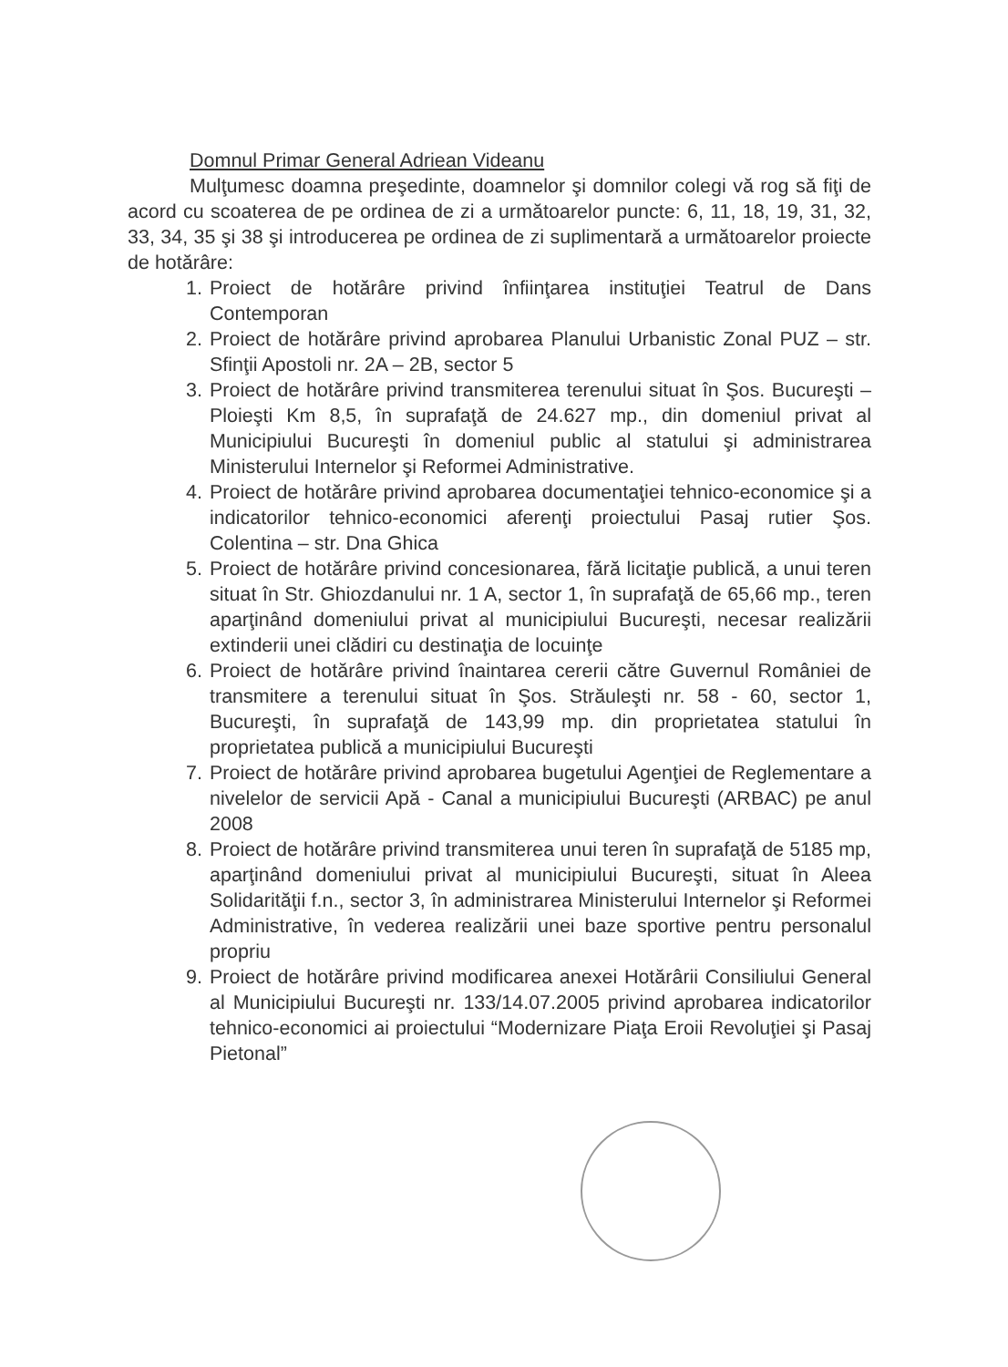Domnul Primar General Adriean Videanu
Mulţumesc doamna preşedinte, doamnelor şi domnilor colegi vă rog să fiţi de acord cu scoaterea de pe ordinea de zi a următoarelor puncte: 6, 11, 18, 19, 31, 32, 33, 34, 35 şi 38 şi introducerea pe ordinea de zi suplimentară a următoarelor proiecte de hotărâre:
1. Proiect de hotărâre privind înfiinţarea instituţiei Teatrul de Dans Contemporan
2. Proiect de hotărâre privind aprobarea Planului Urbanistic Zonal PUZ – str. Sfinţii Apostoli nr. 2A – 2B, sector 5
3. Proiect de hotărâre privind transmiterea terenului situat în Şos. Bucureşti – Ploieşti Km 8,5, în suprafaţă de 24.627 mp., din domeniul privat al Municipiului Bucureşti în domeniul public al statului şi administrarea Ministerului Internelor şi Reformei Administrative.
4. Proiect de hotărâre privind aprobarea documentaţiei tehnico-economice şi a indicatorilor tehnico-economici aferenţi proiectului Pasaj rutier Şos. Colentina – str. Dna Ghica
5. Proiect de hotărâre privind concesionarea, fără licitaţie publică, a unui teren situat în Str. Ghiozdanului nr. 1 A, sector 1, în suprafaţă de 65,66 mp., teren aparţinând domeniului privat al municipiului Bucureşti, necesar realizării extinderii unei clădiri cu destinaţia de locuinţe
6. Proiect de hotărâre privind înaintarea cererii către Guvernul României de transmitere a terenului situat în Şos. Străuleşti nr. 58 - 60, sector 1, Bucureşti, în suprafaţă de 143,99 mp. din proprietatea statului în proprietatea publică a municipiului Bucureşti
7. Proiect de hotărâre privind aprobarea bugetului Agenţiei de Reglementare a nivelelor de servicii Apă - Canal a municipiului Bucureşti (ARBAC) pe anul 2008
8. Proiect de hotărâre privind transmiterea unui teren în suprafaţă de 5185 mp, aparţinând domeniului privat al municipiului Bucureşti, situat în Aleea Solidarităţii f.n., sector 3, în administrarea Ministerului Internelor şi Reformei Administrative, în vederea realizării unei baze sportive pentru personalul propriu
9. Proiect de hotărâre privind modificarea anexei Hotărârii Consiliului General al Municipiului Bucureşti nr. 133/14.07.2005 privind aprobarea indicatorilor tehnico-economici ai proiectului “Modernizare Piaţa Eroii Revoluţiei şi Pasaj Pietonal”